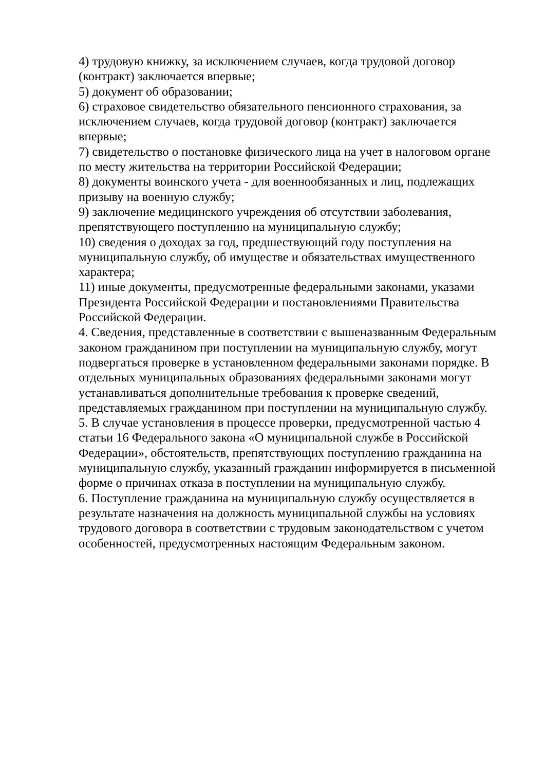4) трудовую книжку, за исключением случаев, когда трудовой договор (контракт) заключается впервые;
5) документ об образовании;
6) страховое свидетельство обязательного пенсионного страхования, за исключением случаев, когда трудовой договор (контракт) заключается впервые;
7) свидетельство о постановке физического лица на учет в налоговом органе по месту жительства на территории Российской Федерации;
8) документы воинского учета - для военнообязанных и лиц, подлежащих призыву на военную службу;
9) заключение медицинского учреждения об отсутствии заболевания, препятствующего поступлению на муниципальную службу;
10) сведения о доходах за год, предшествующий году поступления на муниципальную службу, об имуществе и обязательствах имущественного характера;
11) иные документы, предусмотренные федеральными законами, указами Президента Российской Федерации и постановлениями Правительства Российской Федерации.
4. Сведения, представленные в соответствии с вышеназванным Федеральным законом гражданином при поступлении на муниципальную службу, могут подвергаться проверке в установленном федеральными законами порядке. В отдельных муниципальных образованиях федеральными законами могут устанавливаться дополнительные требования к проверке сведений, представляемых гражданином при поступлении на муниципальную службу.
5. В случае установления в процессе проверки, предусмотренной частью 4 статьи 16 Федерального закона «О муниципальной службе в Российской Федерации», обстоятельств, препятствующих поступлению гражданина на муниципальную службу, указанный гражданин информируется в письменной форме о причинах отказа в поступлении на муниципальную службу.
6. Поступление гражданина на муниципальную службу осуществляется в результате назначения на должность муниципальной службы на условиях трудового договора в соответствии с трудовым законодательством с учетом особенностей, предусмотренных настоящим Федеральным законом.